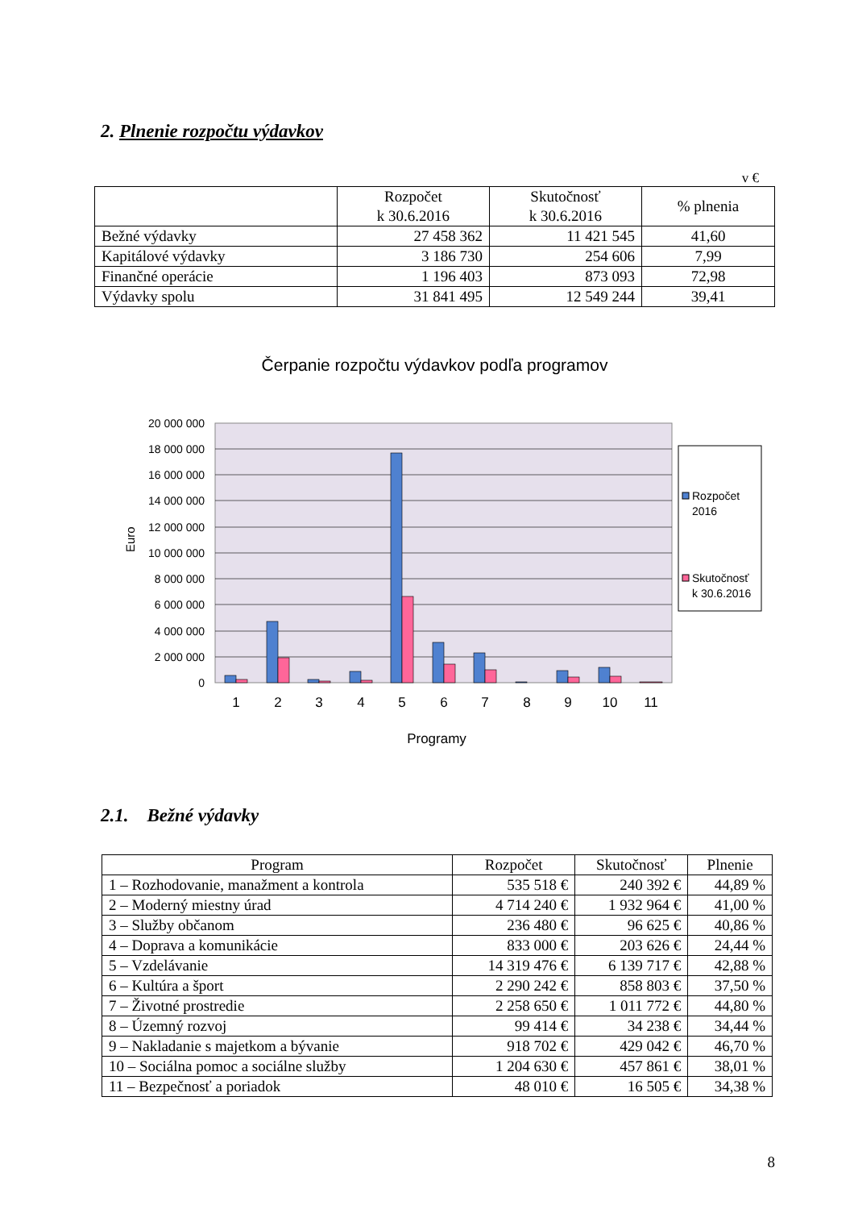2. Plnenie rozpočtu výdavkov
v €
| | Rozpočet k 30.6.2016 | Skutočnosť k 30.6.2016 | % plnenia |
| --- | --- | --- | --- |
| Bežné výdavky | 27 458 362 | 11 421 545 | 41,60 |
| Kapitálové výdavky | 3 186 730 | 254 606 | 7,99 |
| Finančné operácie | 1 196 403 | 873 093 | 72,98 |
| Výdavky spolu | 31 841 495 | 12 549 244 | 39,41 |
Čerpanie rozpočtu výdavkov podľa programov
20 000 000
18 000 000
16 000 000
14 000 000
12 000 000
10 000 000
8 000 000
6 000 000
4 000 000
2 000 000
0
Euro
1
2
3
4
5
6
7
8
9
10
11
Programy
Rozpočet
2016
Skutočnosť
k 30.6.2016
2.1. Bežné výdavky
| Program | Rozpočet | Skutočnosť | Plnenie |
| --- | --- | --- | --- |
| 1 – Rozhodovanie, manažment a kontrola | 535 518 € | 240 392 € | 44,89 % |
| 2 – Moderný miestny úrad | 4 714 240 € | 1 932 964 € | 41,00 % |
| 3 – Služby občanom | 236 480 € | 96 625 € | 40,86 % |
| 4 – Doprava a komunikácie | 833 000 € | 203 626 € | 24,44 % |
| 5 – Vzdelávanie | 14 319 476 € | 6 139 717 € | 42,88 % |
| 6 – Kultúra a šport | 2 290 242 € | 858 803 € | 37,50 % |
| 7 – Životné prostredie | 2 258 650 € | 1 011 772 € | 44,80 % |
| 8 – Územný rozvoj | 99 414 € | 34 238 € | 34,44 % |
| 9 – Nakladanie s majetkom a bývanie | 918 702 € | 429 042 € | 46,70 % |
| 10 – Sociálna pomoc a sociálne služby | 1 204 630 € | 457 861 € | 38,01 % |
| 11 – Bezpečnosť a poriadok | 48 010 € | 16 505 € | 34,38 % |
8